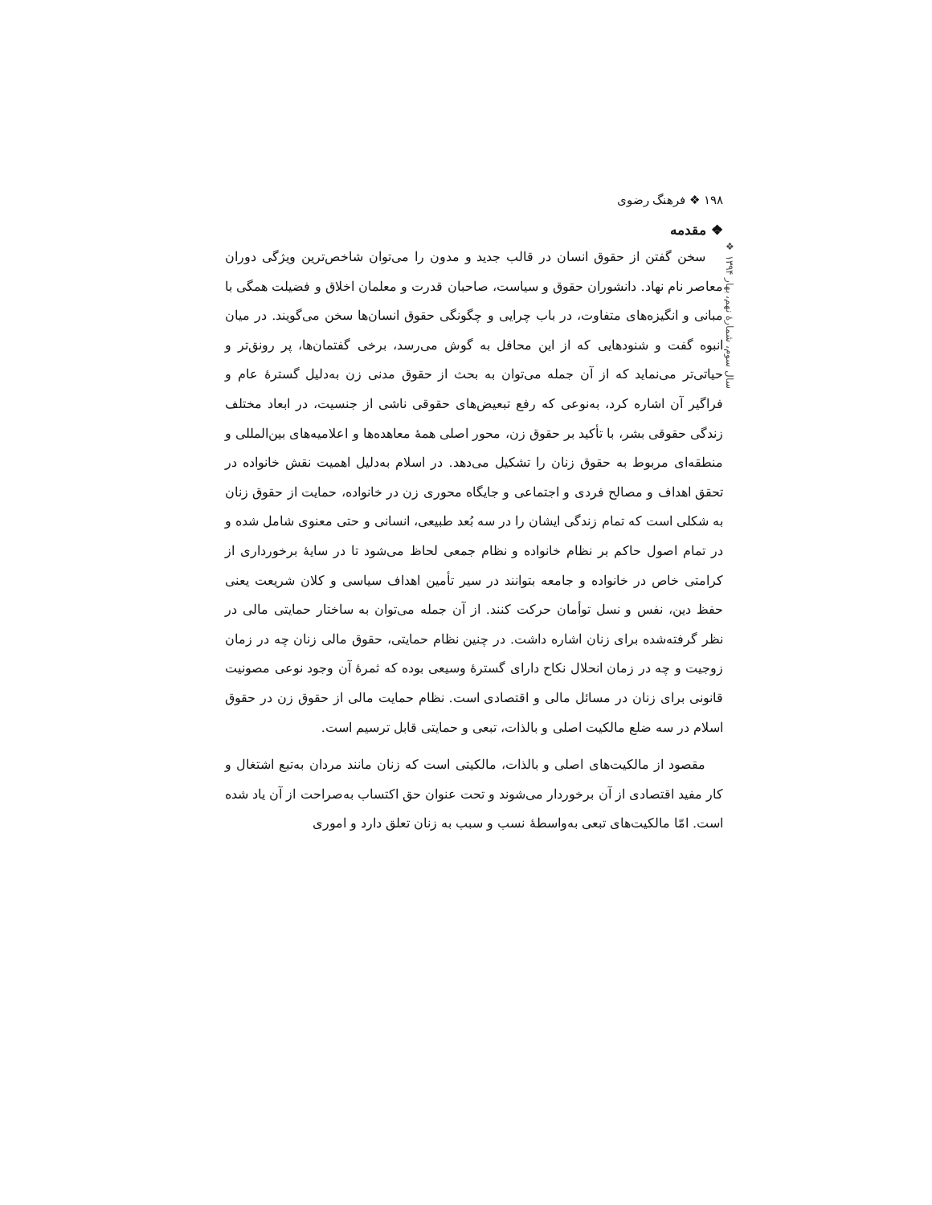سال سوم، شمارهٔ نهم، بهار ۱۳۹۴ ❖
۱۹۸ ❖ فرهنگ رضوی
❖ مقدمه
سخن گفتن از حقوق انسان در قالب جدید و مدون را می‌توان شاخص‌ترین ویژگی دوران معاصر نام نهاد. دانشوران حقوق و سیاست، صاحبان قدرت و معلمان اخلاق و فضیلت همگی با مبانی و انگیزه‌های متفاوت، در باب چرایی و چگونگی حقوق انسان‌ها سخن می‌گویند. در میان انبوه گفت و شنودهایی که از این محافل به گوش می‌رسد، برخی گفتمان‌ها، پر رونق‌تر و حیاتی‌تر می‌نماید که از آن جمله می‌توان به بحث از حقوق مدنی زن به‌دلیل گسترهٔ عام و فراگیر آن اشاره کرد، به‌نوعی که رفع تبعیض‌های حقوقی ناشی از جنسیت، در ابعاد مختلف زندگی حقوقی بشر، با تأکید بر حقوق زن، محور اصلی همهٔ معاهده‌ها و اعلامیه‌های بین‌المللی و منطقه‌ای مربوط به حقوق زنان را تشکیل می‌دهد. در اسلام به‌دلیل اهمیت نقش خانواده در تحقق اهداف و مصالح فردی و اجتماعی و جایگاه محوری زن در خانواده، حمایت از حقوق زنان به شکلی است که تمام زندگی ایشان را در سه بُعد طبیعی، انسانی و حتی معنوی شامل شده و در تمام اصول حاکم بر نظام خانواده و نظام جمعی لحاظ می‌شود تا در سایهٔ برخورداری از کرامتی خاص در خانواده و جامعه بتوانند در سیر تأمین اهداف سیاسی و کلان شریعت یعنی حفظ دین، نفس و نسل توأمان حرکت کنند. از آن جمله می‌توان به ساختار حمایتی مالی در نظر گرفته‌شده برای زنان اشاره داشت. در چنین نظام حمایتی، حقوق مالی زنان چه در زمان زوجیت و چه در زمان انحلال نکاح دارای گسترهٔ وسیعی بوده که ثمرهٔ آن وجود نوعی مصونیت قانونی برای زنان در مسائل مالی و اقتصادی است. نظام حمایت مالی از حقوق زن در حقوق اسلام در سه ضلع مالکیت اصلی و بالذات، تبعی و حمایتی قابل ترسیم است.
مقصود از مالکیت‌های اصلی و بالذات، مالکیتی است که زنان مانند مردان به‌تبع اشتغال و کار مفید اقتصادی از آن برخوردار می‌شوند و تحت عنوان حق اکتساب به‌صراحت از آن یاد شده است. امّا مالکیت‌های تبعی به‌واسطهٔ نسب و سبب به زنان تعلق دارد و اموری